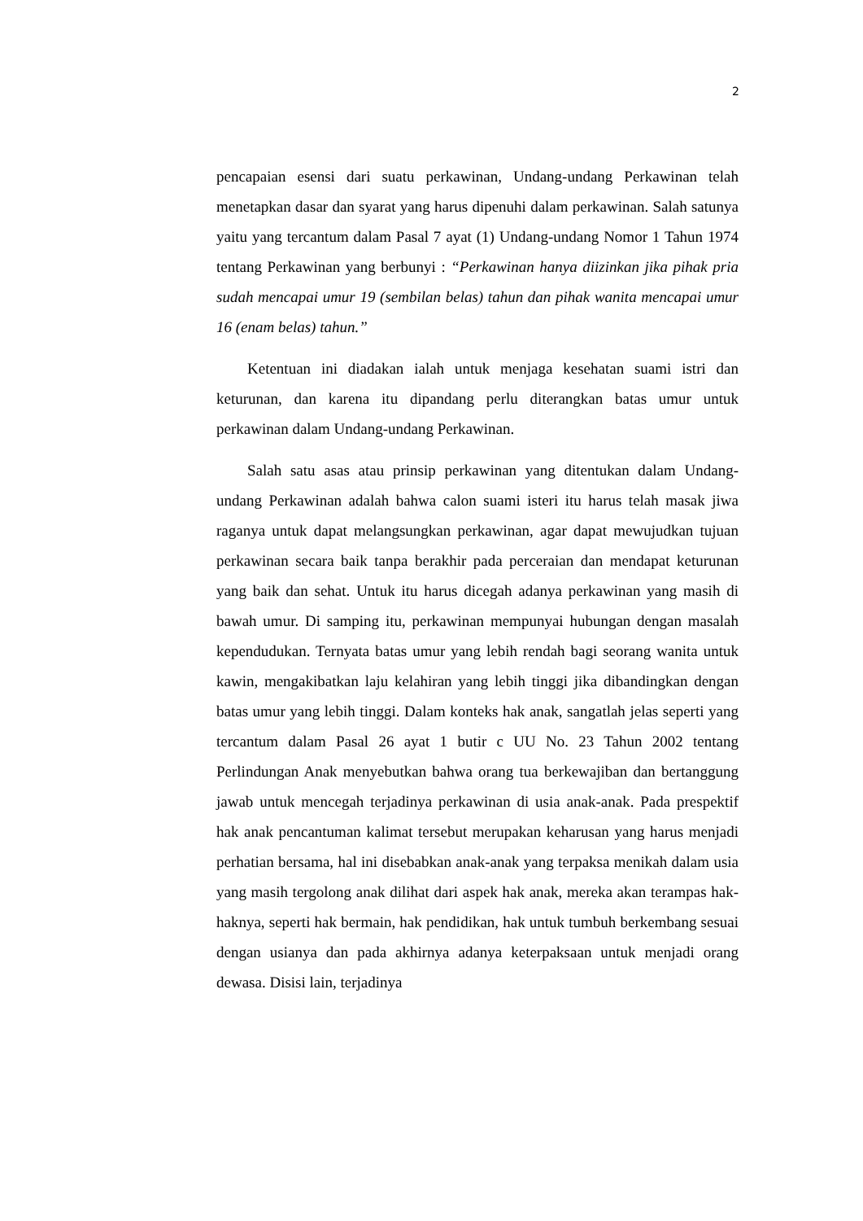2
pencapaian esensi dari suatu perkawinan, Undang-undang Perkawinan telah menetapkan dasar dan syarat yang harus dipenuhi dalam perkawinan. Salah satunya yaitu yang tercantum dalam Pasal 7 ayat (1) Undang-undang Nomor 1 Tahun 1974 tentang Perkawinan yang berbunyi : “Perkawinan hanya diizinkan jika pihak pria sudah mencapai umur 19 (sembilan belas) tahun dan pihak wanita mencapai umur 16 (enam belas) tahun.”
Ketentuan ini diadakan ialah untuk menjaga kesehatan suami istri dan keturunan, dan karena itu dipandang perlu diterangkan batas umur untuk perkawinan dalam Undang-undang Perkawinan.
Salah satu asas atau prinsip perkawinan yang ditentukan dalam Undang-undang Perkawinan adalah bahwa calon suami isteri itu harus telah masak jiwa raganya untuk dapat melangsungkan perkawinan, agar dapat mewujudkan tujuan perkawinan secara baik tanpa berakhir pada perceraian dan mendapat keturunan yang baik dan sehat. Untuk itu harus dicegah adanya perkawinan yang masih di bawah umur. Di samping itu, perkawinan mempunyai hubungan dengan masalah kependudukan. Ternyata batas umur yang lebih rendah bagi seorang wanita untuk kawin, mengakibatkan laju kelahiran yang lebih tinggi jika dibandingkan dengan batas umur yang lebih tinggi. Dalam konteks hak anak, sangatlah jelas seperti yang tercantum dalam Pasal 26 ayat 1 butir c UU No. 23 Tahun 2002 tentang Perlindungan Anak menyebutkan bahwa orang tua berkewajiban dan bertanggung jawab untuk mencegah terjadinya perkawinan di usia anak-anak. Pada prespektif hak anak pencantuman kalimat tersebut merupakan keharusan yang harus menjadi perhatian bersama, hal ini disebabkan anak-anak yang terpaksa menikah dalam usia yang masih tergolong anak dilihat dari aspek hak anak, mereka akan terampas hak-haknya, seperti hak bermain, hak pendidikan, hak untuk tumbuh berkembang sesuai dengan usianya dan pada akhirnya adanya keterpaksaan untuk menjadi orang dewasa. Disisi lain, terjadinya